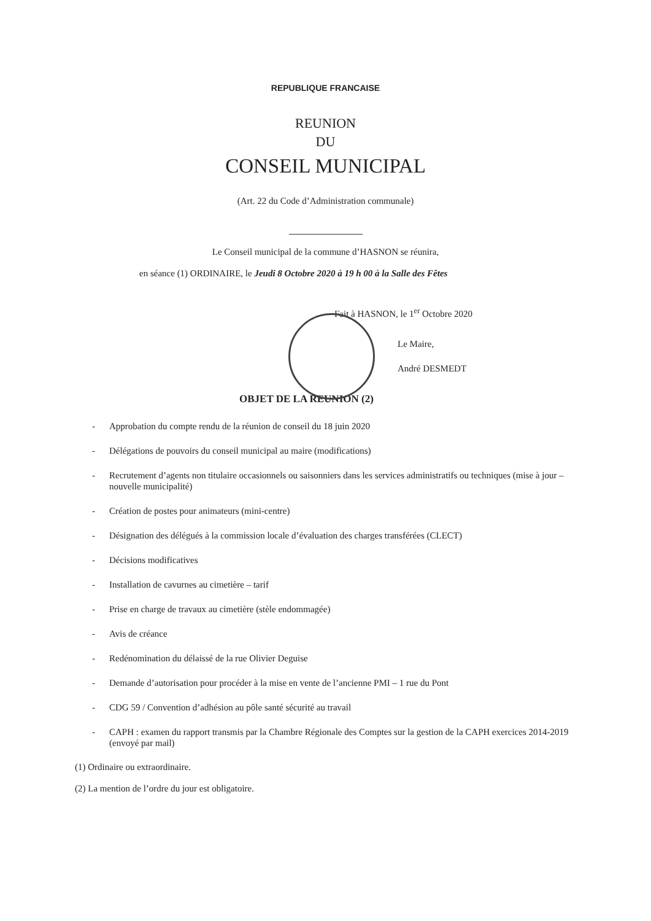REPUBLIQUE FRANCAISE
REUNION
DU
CONSEIL MUNICIPAL
(Art. 22 du Code d’Administration communale)
Le Conseil municipal de la commune d’HASNON se réunira,
en séance (1) ORDINAIRE, le Jeudi 8 Octobre 2020 à 19 h 00 à la Salle des Fêtes
Fait à HASNON, le 1<sup>er</sup> Octobre 2020
Le Maire,
André DESMEDT
OBJET DE LA REUNION (2)
- Approbation du compte rendu de la réunion de conseil du 18 juin 2020
- Délégations de pouvoirs du conseil municipal au maire (modifications)
- Recrutement d’agents non titulaire occasionnels ou saisonniers dans les services administratifs ou techniques (mise à jour – nouvelle municipalité)
- Création de postes pour animateurs (mini-centre)
- Désignation des délégués à la commission locale d’évaluation des charges transférées (CLECT)
- Décisions modificatives
- Installation de cavurnes au cimetière – tarif
- Prise en charge de travaux au cimetière (stèle endommagée)
- Avis de créance
- Redénomination du délaissé de la rue Olivier Deguise
- Demande d’autorisation pour procéder à la mise en vente de l’ancienne PMI – 1 rue du Pont
- CDG 59 / Convention d’adhésion au pôle santé sécurité au travail
- CAPH : examen du rapport transmis par la Chambre Régionale des Comptes sur la gestion de la CAPH exercices 2014-2019 (envoyé par mail)
(1) Ordinaire ou extraordinaire.
(2) La mention de l’ordre du jour est obligatoire.